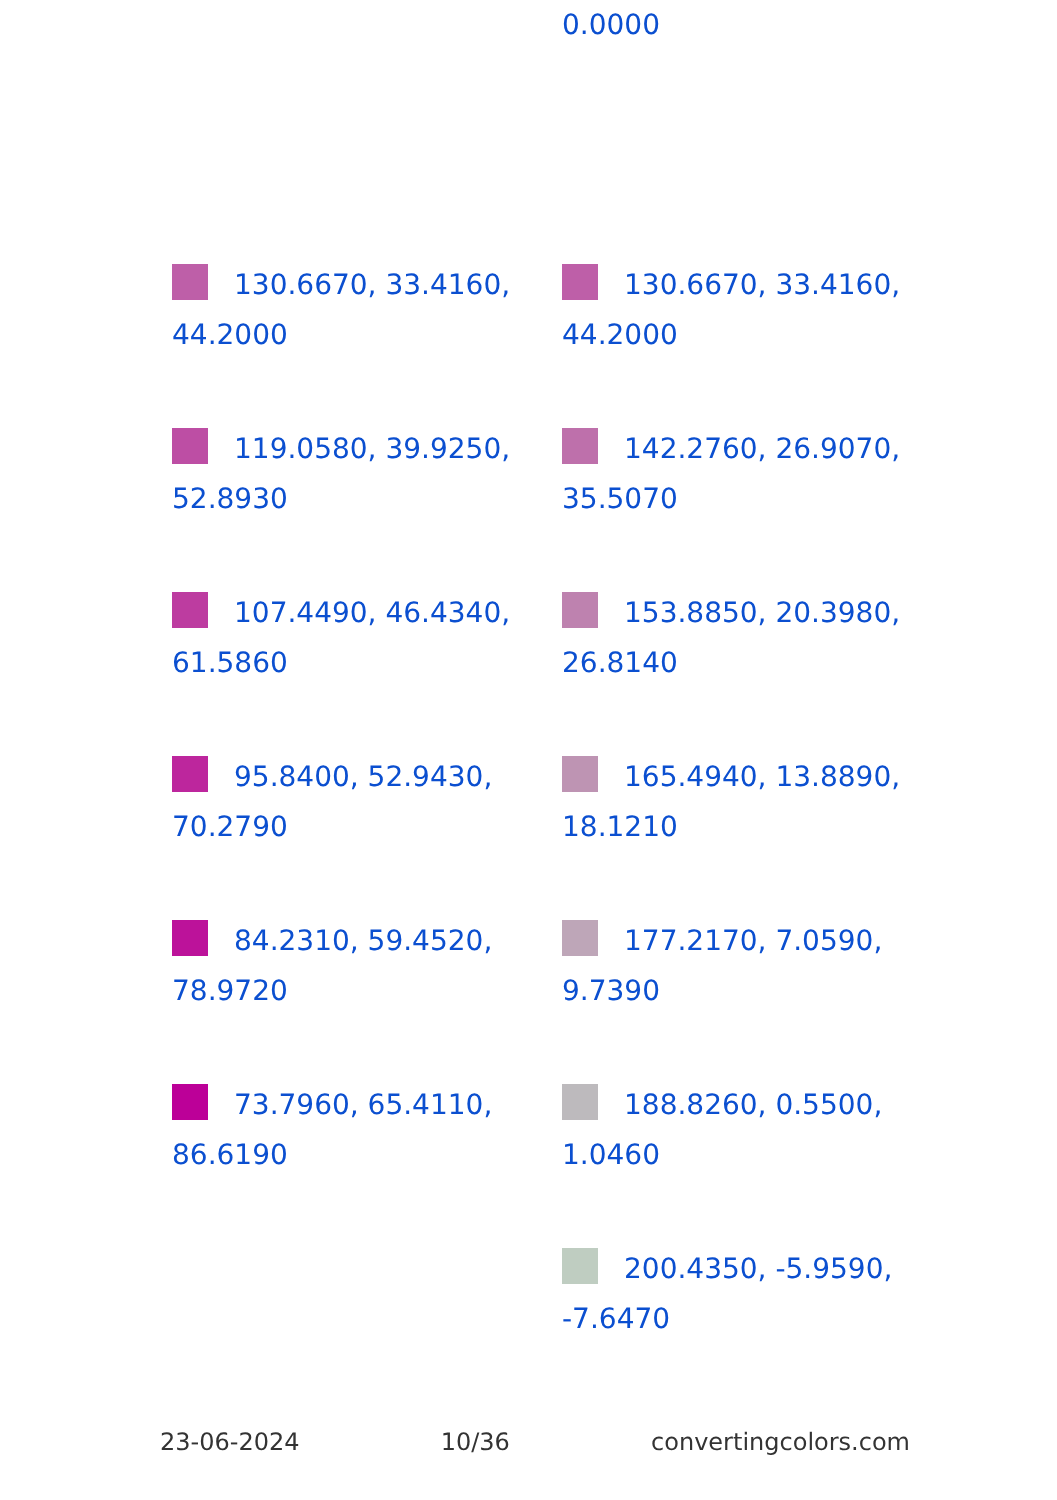0.0000
130.6670, 33.4160, 44.2000
130.6670, 33.4160, 44.2000
119.0580, 39.9250, 52.8930
142.2760, 26.9070, 35.5070
107.4490, 46.4340, 61.5860
153.8850, 20.3980, 26.8140
95.8400, 52.9430, 70.2790
165.4940, 13.8890, 18.1210
84.2310, 59.4520, 78.9720
177.2170, 7.0590, 9.7390
73.7960, 65.4110, 86.6190
188.8260, 0.5500, 1.0460
200.4350, -5.9590, -7.6470
23-06-2024 10/36 convertingcolors.com